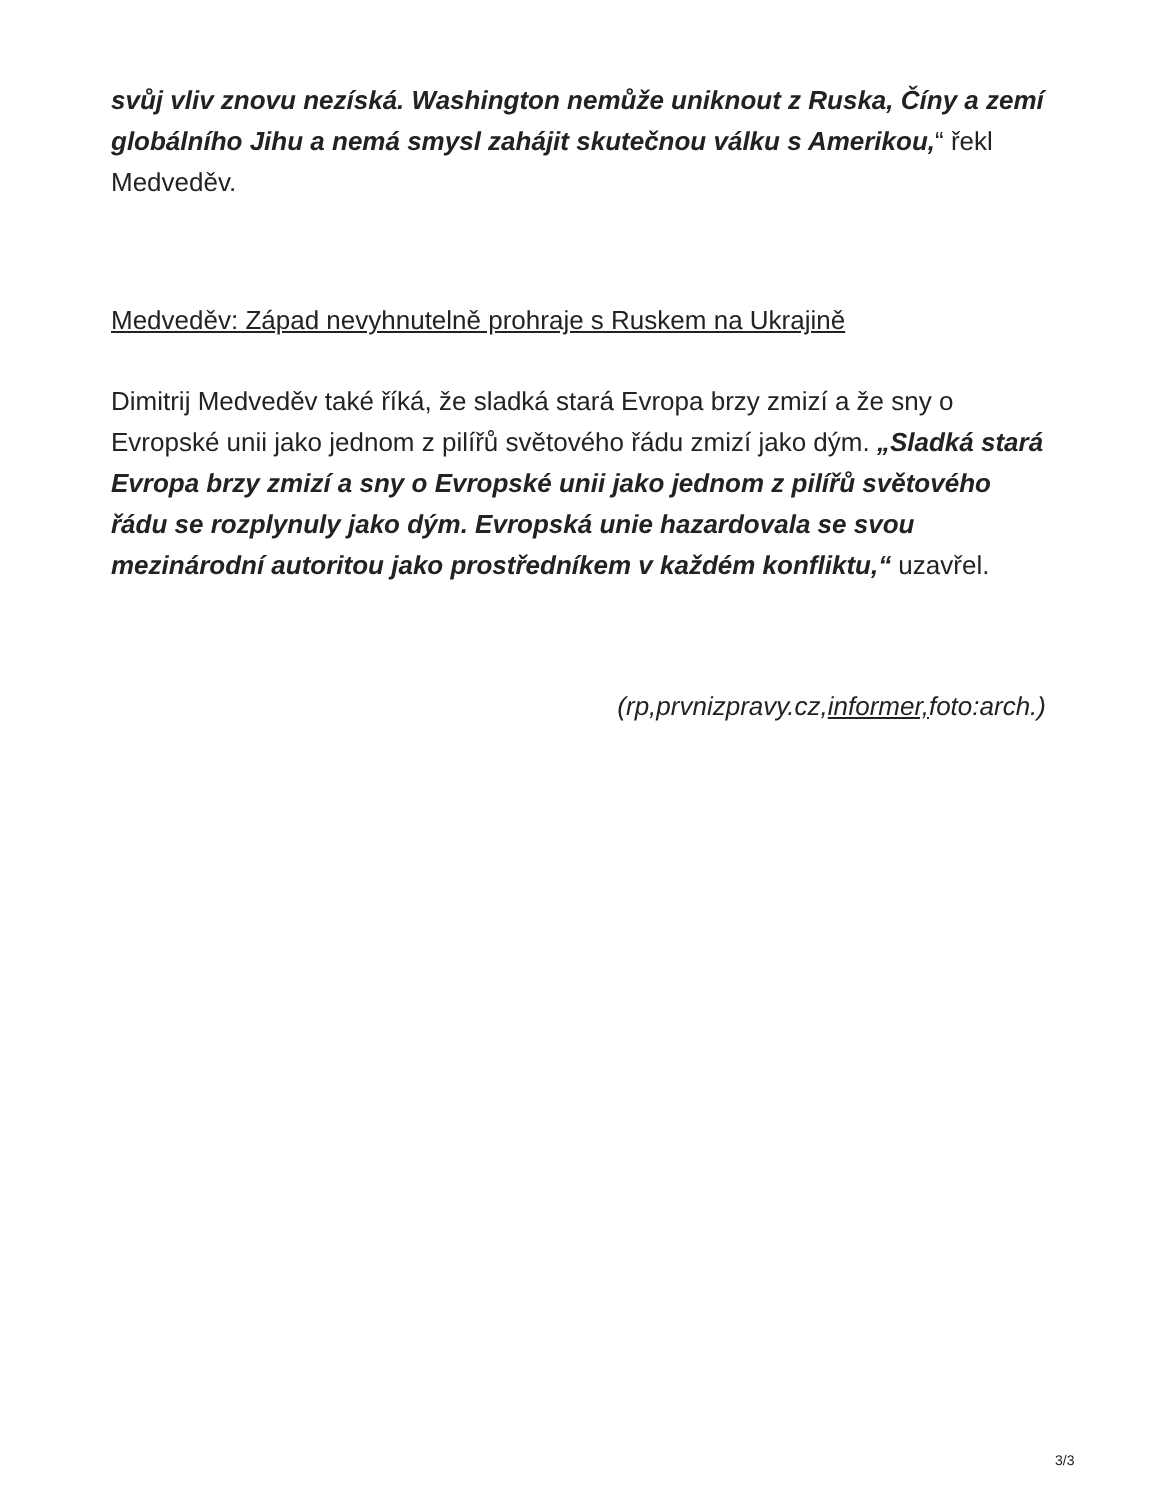svůj vliv znovu nezíská. Washington nemůže uniknout z Ruska, Číny a zemí globálního Jihu a nemá smysl zahájit skutečnou válku s Amerikou,“ řekl Medveděv.
Medveděv: Západ nevyhnutelně prohraje s Ruskem na Ukrajině
Dimitrij Medveděv také říká, že sladká stará Evropa brzy zmizí a že sny o Evropské unii jako jednom z pilířů světového řádu zmizí jako dým. „Sladká stará Evropa brzy zmizí a sny o Evropské unii jako jednom z pilířů světového řádu se rozplynuly jako dým. Evropská unie hazardovala se svou mezinárodní autoritou jako prostředníkem v každém konfliktu,“ uzavřel.
(rp,prvnizpravy.cz,informer, foto:arch.)
3/3